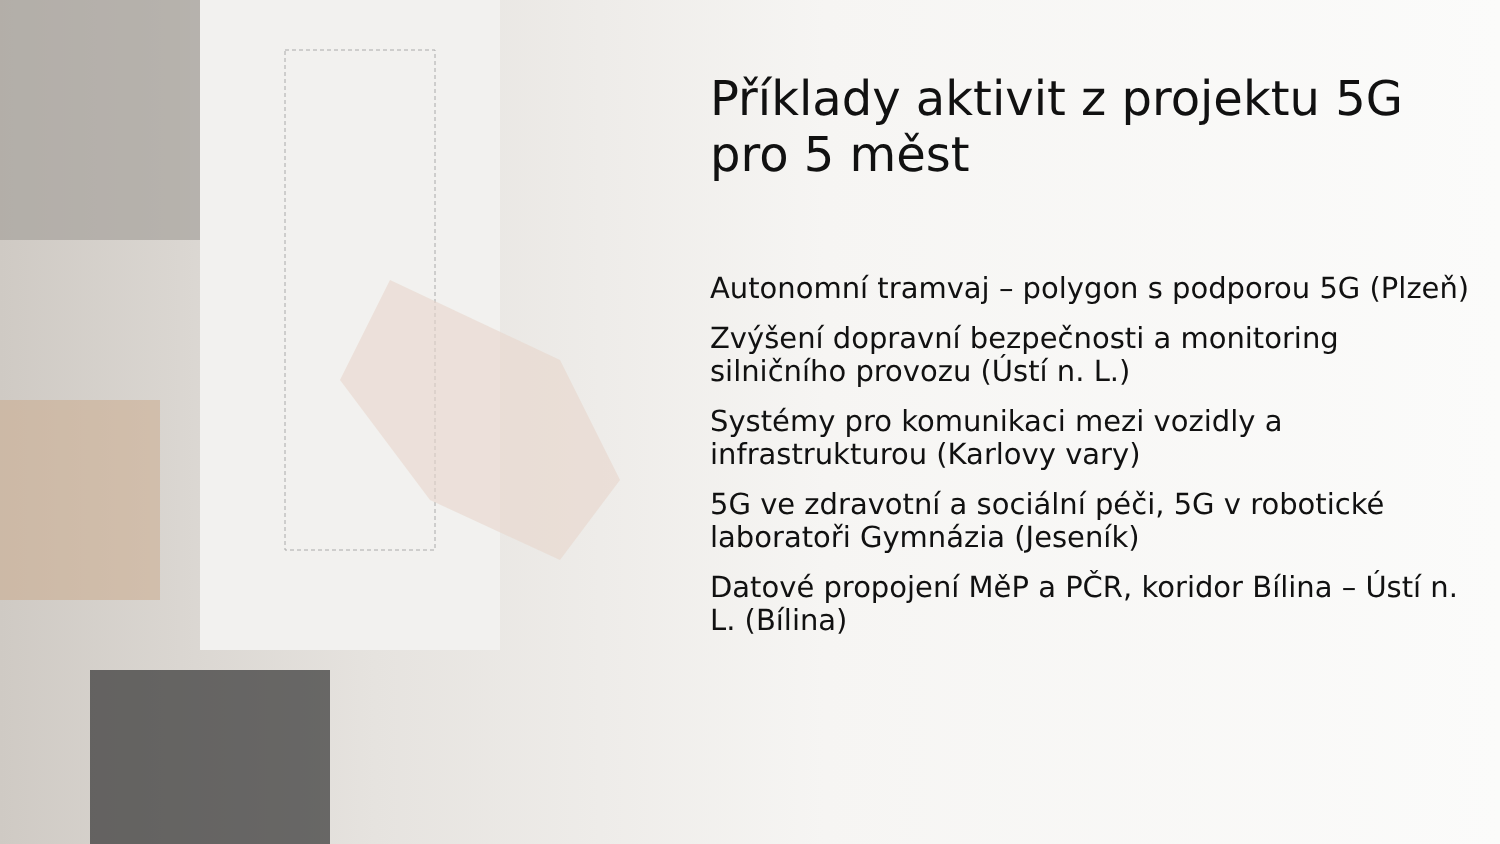Příklady aktivit z projektu 5G pro 5 měst
Autonomní tramvaj – polygon s podporou 5G (Plzeň)
Zvýšení dopravní bezpečnosti a monitoring silničního provozu (Ústí n. L.)
Systémy pro komunikaci mezi vozidly a infrastrukturou (Karlovy vary)
5G ve zdravotní a sociální péči, 5G v robotické laboratoři Gymnázia (Jeseník)
Datové propojení MěP a PČR, koridor Bílina – Ústí n. L. (Bílina)